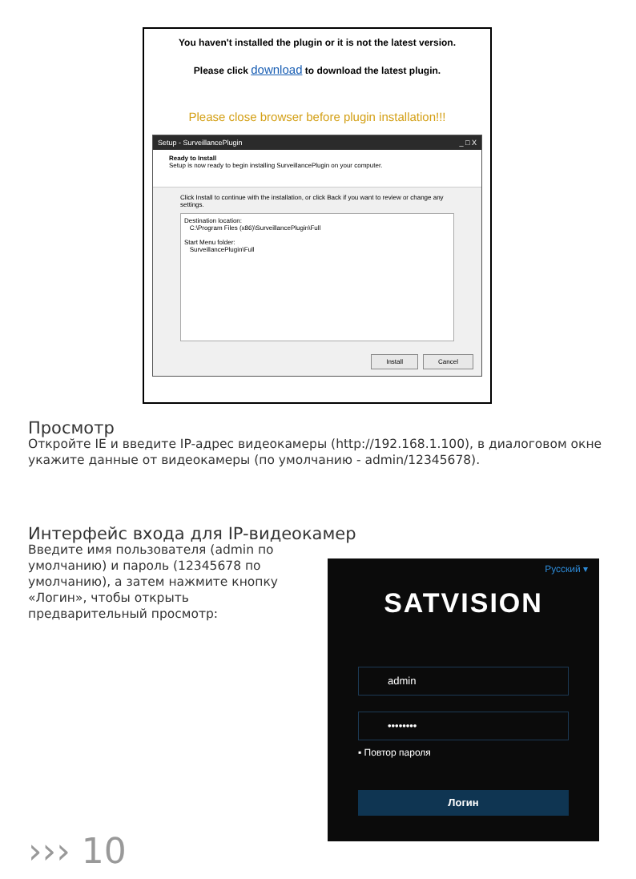You haven't installed the plugin or it is not the latest version.
Please click download to download the latest plugin.
Please close browser before plugin installation!!!
Setup - SurveillancePlugin _ □ X
Ready to Install
Setup is now ready to begin installing SurveillancePlugin on your computer.
Click Install to continue with the installation, or click Back if you want to review or change any settings.
Destination location:
C:\Program Files (x86)\SurveillancePlugin\Full
Start Menu folder:
SurveillancePlugin\Full
Install Cancel
Просмотр
Откройте IE и введите IP-адрес видеокамеры (http://192.168.1.100), в диалоговом окне укажите данные от видеокамеры (по умолчанию - admin/12345678).
Интерфейс входа для IP-видеокамер
Введите имя пользователя (admin по умолчанию) и пароль (12345678 по умолчанию), а затем нажмите кнопку «Логин», чтобы открыть предварительный просмотр:
Русский ▾
SATVISION
admin
••••••••
▪ Повтор пароля
Логин
››› 10